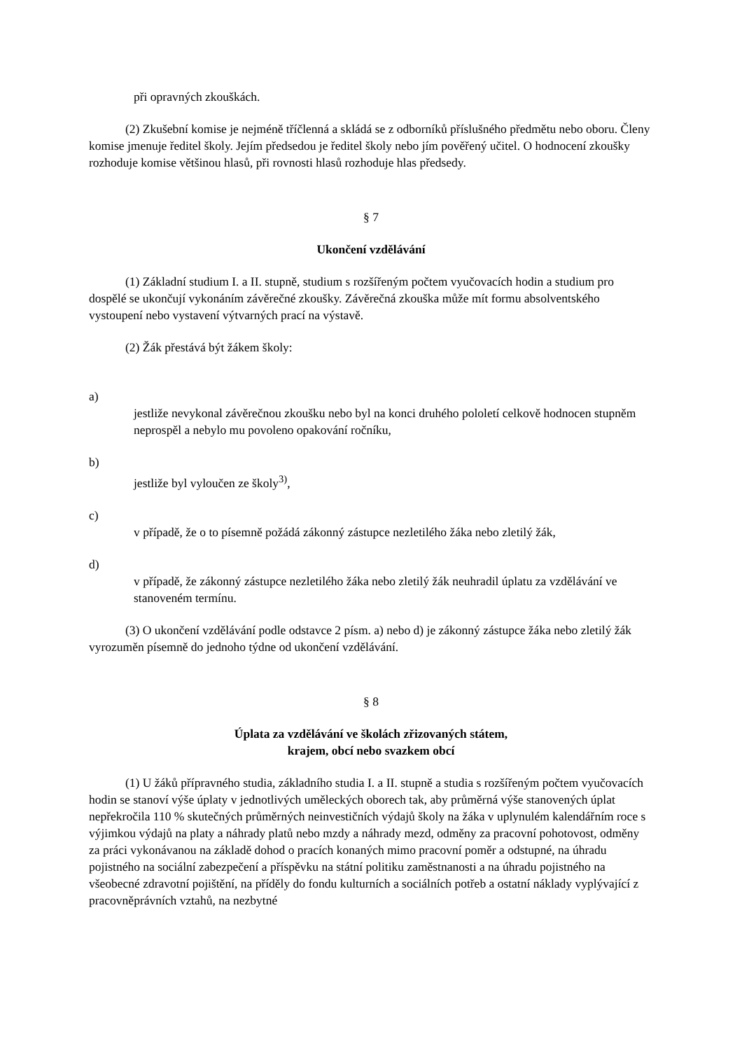při opravných zkouškách.
(2) Zkušební komise je nejméně tříčlenná a skládá se z odborníků příslušného předmětu nebo oboru. Členy komise jmenuje ředitel školy. Jejím předsedou je ředitel školy nebo jím pověřený učitel. O hodnocení zkoušky rozhoduje komise většinou hlasů, při rovnosti hlasů rozhoduje hlas předsedy.
§ 7
Ukončení vzdělávání
(1) Základní studium I. a II. stupně, studium s rozšířeným počtem vyučovacích hodin a studium pro dospělé se ukončují vykonáním závěrečné zkoušky. Závěrečná zkouška může mít formu absolventského vystoupení nebo vystavení výtvarných prací na výstavě.
(2) Žák přestává být žákem školy:
a)
jestliže nevykonal závěrečnou zkoušku nebo byl na konci druhého pololetí celkově hodnocen stupněm neprospěl a nebylo mu povoleno opakování ročníku,
b)
jestliže byl vyloučen ze školy<sup>3)</sup>,
c)
v případě, že o to písemně požádá zákonný zástupce nezletilého žáka nebo zletilý žák,
d)
v případě, že zákonný zástupce nezletilého žáka nebo zletilý žák neuhradil úplatu za vzdělávání ve stanoveném termínu.
(3) O ukončení vzdělávání podle odstavce 2 písm. a) nebo d) je zákonný zástupce žáka nebo zletilý žák vyrozuměn písemně do jednoho týdne od ukončení vzdělávání.
§ 8
Úplata za vzdělávání ve školách zřizovaných státem,
krajem, obcí nebo svazkem obcí
(1) U žáků přípravného studia, základního studia I. a II. stupně a studia s rozšířeným počtem vyučovacích hodin se stanoví výše úplaty v jednotlivých uměleckých oborech tak, aby průměrná výše stanovených úplat nepřekročila 110 % skutečných průměrných neinvestičních výdajů školy na žáka v uplynulém kalendářním roce s výjimkou výdajů na platy a náhrady platů nebo mzdy a náhrady mezd, odměny za pracovní pohotovost, odměny za práci vykonávanou na základě dohod o pracích konaných mimo pracovní poměr a odstupné, na úhradu pojistného na sociální zabezpečení a příspěvku na státní politiku zaměstnanosti a na úhradu pojistného na všeobecné zdravotní pojištění, na příděly do fondu kulturních a sociálních potřeb a ostatní náklady vyplývající z pracovněprávních vztahů, na nezbytné